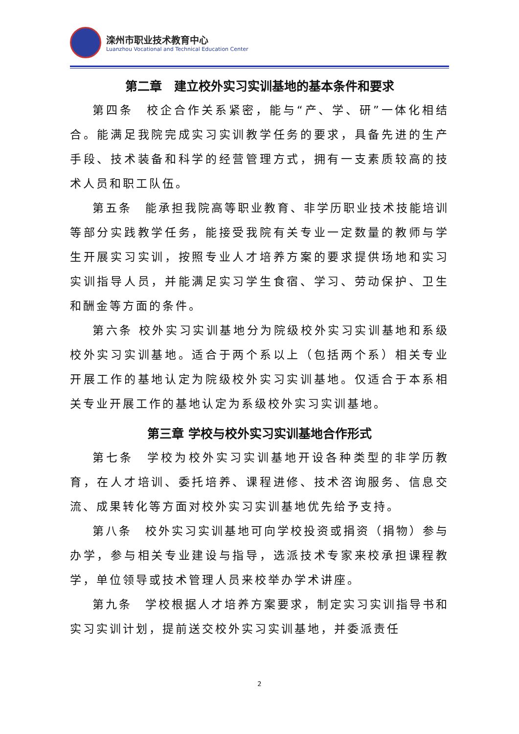滦州市职业技术教育中心
Luanzhou Vocational and Technical Education Center
第二章　建立校外实习实训基地的基本条件和要求
第四条　校企合作关系紧密，能与“产、学、研”一体化相结合。能满足我院完成实习实训教学任务的要求，具备先进的生产手段、技术装备和科学的经营管理方式，拥有一支素质较高的技术人员和职工队伍。
第五条　能承担我院高等职业教育、非学历职业技术技能培训等部分实践教学任务，能接受我院有关专业一定数量的教师与学生开展实习实训，按照专业人才培养方案的要求提供场地和实习实训指导人员，并能满足实习学生食宿、学习、劳动保护、卫生和酬金等方面的条件。
第六条 校外实习实训基地分为院级校外实习实训基地和系级校外实习实训基地。适合于两个系以上（包括两个系）相关专业开展工作的基地认定为院级校外实习实训基地。仅适合于本系相关专业开展工作的基地认定为系级校外实习实训基地。
第三章 学校与校外实习实训基地合作形式
第七条　学校为校外实习实训基地开设各种类型的非学历教育，在人才培训、委托培养、课程进修、技术咨询服务、信息交流、成果转化等方面对校外实习实训基地优先给予支持。
第八条　校外实习实训基地可向学校投资或捐资（捐物）参与办学，参与相关专业建设与指导，选派技术专家来校承担课程教学，单位领导或技术管理人员来校举办学术讲座。
第九条　学校根据人才培养方案要求，制定实习实训指导书和实习实训计划，提前送交校外实习实训基地，并委派责任
2